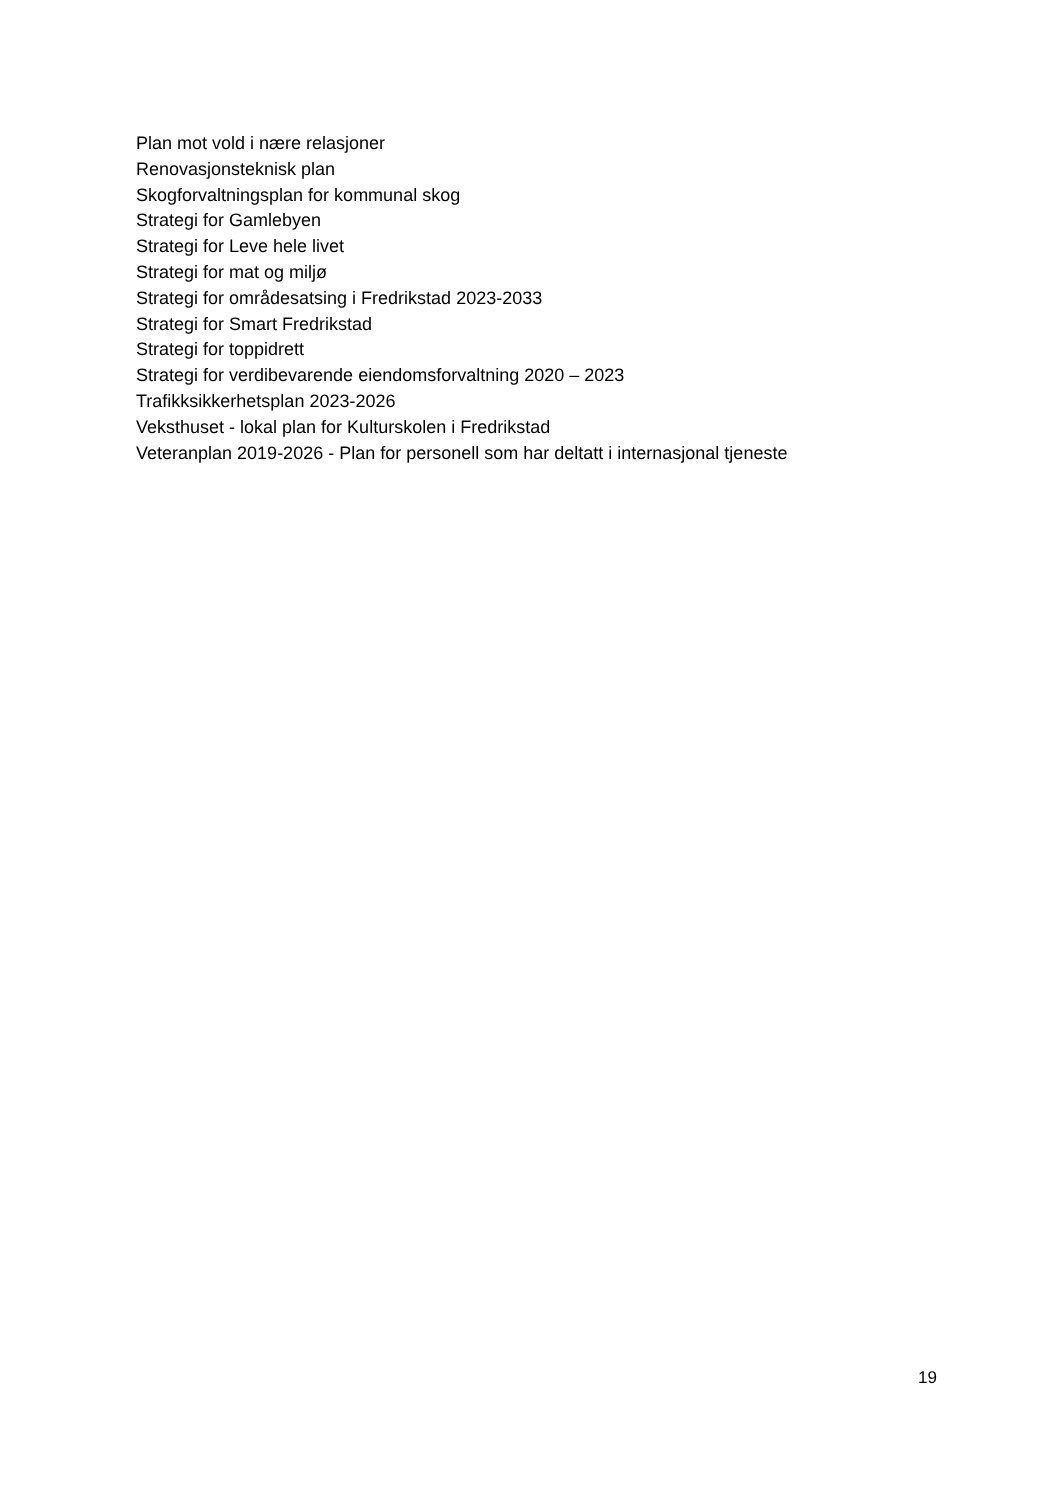Plan mot vold i nære relasjoner
Renovasjonsteknisk plan
Skogforvaltningsplan for kommunal skog
Strategi for Gamlebyen
Strategi for Leve hele livet
Strategi for mat og miljø
Strategi for områdesatsing i Fredrikstad 2023-2033
Strategi for Smart Fredrikstad
Strategi for toppidrett
Strategi for verdibevarende eiendomsforvaltning 2020 – 2023
Trafikksikkerhetsplan 2023-2026
Veksthuset - lokal plan for Kulturskolen i Fredrikstad
Veteranplan 2019-2026 - Plan for personell som har deltatt i internasjonal tjeneste
19